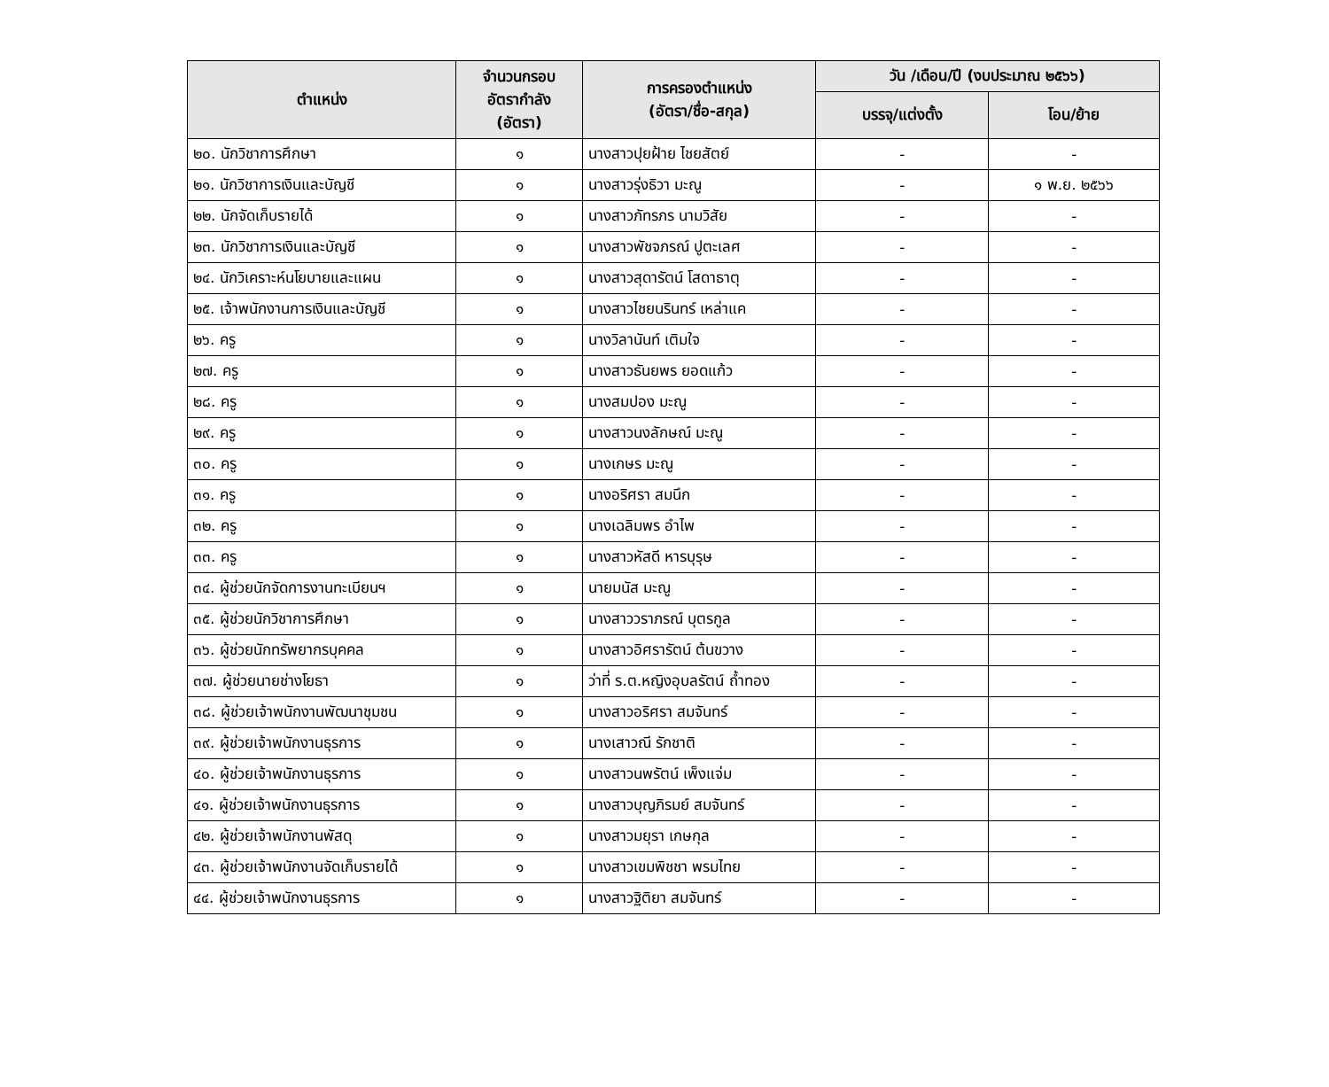| ตำแหน่ง | จำนวนกรอบ อัตรากำลัง (อัตรา) | การครองตำแหน่ง (อัตรา/ชื่อ-สกุล) | วัน /เดือน/ปี (งบประมาณ ๒๕๖๖) | |
| --- | --- | --- | --- | --- |
| | | | บรรจุ/แต่งตั้ง | โอน/ย้าย |
| ๒๐. นักวิชาการศึกษา | ๑ | นางสาวปุยฝ้าย ไชยสัตย์ | - | - |
| ๒๑. นักวิชาการเงินและบัญชี | ๑ | นางสาวรุ่งธิวา มะณู | - | ๑ พ.ย. ๒๕๖๖ |
| ๒๒. นักจัดเก็บรายได้ | ๑ | นางสาวภัทรภร นามวิสัย | - | - |
| ๒๓. นักวิชาการเงินและบัญชี | ๑ | นางสาวพัชจภรณ์ ปูตะเลศ | - | - |
| ๒๔. นักวิเคราะห์นโยบายและแผน | ๑ | นางสาวสุดารัตน์ โสดาธาตุ | - | - |
| ๒๕. เจ้าพนักงานการเงินและบัญชี | ๑ | นางสาวไชยนรินทร์ เหล่าแค | - | - |
| ๒๖. ครู | ๑ | นางวิลานันท์ เติมใจ | - | - |
| ๒๗. ครู | ๑ | นางสาวธันยพร ยอดแก้ว | - | - |
| ๒๘. ครู | ๑ | นางสมปอง มะณู | - | - |
| ๒๙. ครู | ๑ | นางสาวนงลักษณ์ มะณู | - | - |
| ๓๐. ครู | ๑ | นางเกษร มะณู | - | - |
| ๓๑. ครู | ๑ | นางอริศรา สมนึก | - | - |
| ๓๒. ครู | ๑ | นางเฉลิมพร อำไพ | - | - |
| ๓๓. ครู | ๑ | นางสาวหัสดี หารบุรุษ | - | - |
| ๓๔. ผู้ช่วยนักจัดการงานทะเบียนฯ | ๑ | นายมนัส มะณู | - | - |
| ๓๕. ผู้ช่วยนักวิชาการศึกษา | ๑ | นางสาววราภรณ์ บุตรกูล | - | - |
| ๓๖. ผู้ช่วยนักทรัพยากรบุคคล | ๑ | นางสาวอิศรารัตน์ ต้นขวาง | - | - |
| ๓๗. ผู้ช่วยนายช่างโยธา | ๑ | ว่าที่ ร.ต.หญิงอุบลรัตน์ ถ้ำทอง | - | - |
| ๓๘. ผู้ช่วยเจ้าพนักงานพัฒนาชุมชน | ๑ | นางสาวอริศรา สมจันทร์ | - | - |
| ๓๙. ผู้ช่วยเจ้าพนักงานธุรการ | ๑ | นางเสาวณี รักชาติ | - | - |
| ๔๐. ผู้ช่วยเจ้าพนักงานธุรการ | ๑ | นางสาวนพรัตน์ เพ็งแจ่ม | - | - |
| ๔๑. ผู้ช่วยเจ้าพนักงานธุรการ | ๑ | นางสาวบุญภิรมย์ สมจันทร์ | - | - |
| ๔๒. ผู้ช่วยเจ้าพนักงานพัสดุ | ๑ | นางสาวมยุรา เกษกุล | - | - |
| ๔๓. ผู้ช่วยเจ้าพนักงานจัดเก็บรายได้ | ๑ | นางสาวเขมพิชชา พรมไทย | - | - |
| ๔๔. ผู้ช่วยเจ้าพนักงานธุรการ | ๑ | นางสาวฐิติยา สมจันทร์ | - | - |